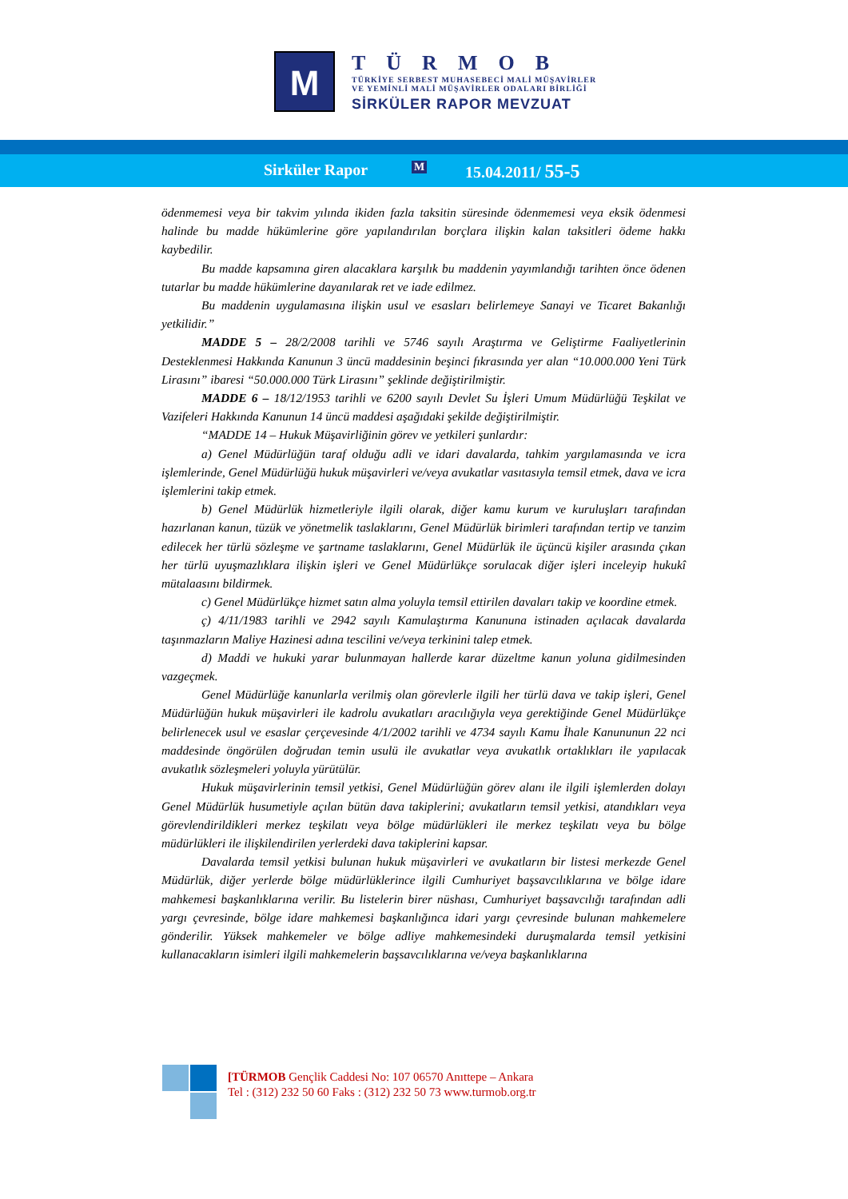M
TÜRMOB
TÜRKİYE SERBEST MUHASEBECİ MALİ MÜŞAVİRLER
VE YEMİNLİ MALİ MÜŞAVİRLER ODALARI BİRLİĞİ
SİRKÜLER RAPOR MEVZUAT
Sirküler Rapor M 15.04.2011/ 55-5
ödenmemesi veya bir takvim yılında ikiden fazla taksitin süresinde ödenmemesi veya eksik ödenmesi halinde bu madde hükümlerine göre yapılandırılan borçlara ilişkin kalan taksitleri ödeme hakkı kaybedilir.
Bu madde kapsamına giren alacaklara karşılık bu maddenin yayımlandığı tarihten önce ödenen tutarlar bu madde hükümlerine dayanılarak ret ve iade edilmez.
Bu maddenin uygulamasına ilişkin usul ve esasları belirlemeye Sanayi ve Ticaret Bakanlığı yetkilidir.”
MADDE 5 – 28/2/2008 tarihli ve 5746 sayılı Araştırma ve Geliştirme Faaliyetlerinin Desteklenmesi Hakkında Kanunun 3 üncü maddesinin beşinci fıkrasında yer alan “10.000.000 Yeni Türk Lirasını” ibaresi “50.000.000 Türk Lirasını” şeklinde değiştirilmiştir.
MADDE 6 – 18/12/1953 tarihli ve 6200 sayılı Devlet Su İşleri Umum Müdürlüğü Teşkilat ve Vazifeleri Hakkında Kanunun 14 üncü maddesi aşağıdaki şekilde değiştirilmiştir.
“MADDE 14 – Hukuk Müşavirliğinin görev ve yetkileri şunlardır:
a) Genel Müdürlüğün taraf olduğu adli ve idari davalarda, tahkim yargılamasında ve icra işlemlerinde, Genel Müdürlüğü hukuk müşavirleri ve/veya avukatlar vasıtasıyla temsil etmek, dava ve icra işlemlerini takip etmek.
b) Genel Müdürlük hizmetleriyle ilgili olarak, diğer kamu kurum ve kuruluşları tarafından hazırlanan kanun, tüzük ve yönetmelik taslaklarını, Genel Müdürlük birimleri tarafından tertip ve tanzim edilecek her türlü sözleşme ve şartname taslaklarını, Genel Müdürlük ile üçüncü kişiler arasında çıkan her türlü uyuşmazlıklara ilişkin işleri ve Genel Müdürlükçe sorulacak diğer işleri inceleyip hukukî mütalaasını bildirmek.
c) Genel Müdürlükçe hizmet satın alma yoluyla temsil ettirilen davaları takip ve koordine etmek.
ç) 4/11/1983 tarihli ve 2942 sayılı Kamulaştırma Kanununa istinaden açılacak davalarda taşınmazların Maliye Hazinesi adına tescilini ve/veya terkinini talep etmek.
d) Maddi ve hukuki yarar bulunmayan hallerde karar düzeltme kanun yoluna gidilmesinden vazgeçmek.
Genel Müdürlüğe kanunlarla verilmiş olan görevlerle ilgili her türlü dava ve takip işleri, Genel Müdürlüğün hukuk müşavirleri ile kadrolu avukatları aracılığıyla veya gerektiğinde Genel Müdürlükçe belirlenecek usul ve esaslar çerçevesinde 4/1/2002 tarihli ve 4734 sayılı Kamu İhale Kanununun 22 nci maddesinde öngörülen doğrudan temin usulü ile avukatlar veya avukatlık ortaklıkları ile yapılacak avukatlık sözleşmeleri yoluyla yürütülür.
Hukuk müşavirlerinin temsil yetkisi, Genel Müdürlüğün görev alanı ile ilgili işlemlerden dolayı Genel Müdürlük husumetiyle açılan bütün dava takiplerini; avukatların temsil yetkisi, atandıkları veya görevlendirildikleri merkez teşkilatı veya bölge müdürlükleri ile merkez teşkilatı veya bu bölge müdürlükleri ile ilişkilendirilen yerlerdeki dava takiplerini kapsar.
Davalarda temsil yetkisi bulunan hukuk müşavirleri ve avukatların bir listesi merkezde Genel Müdürlük, diğer yerlerde bölge müdürlüklerince ilgili Cumhuriyet başsavcılıklarına ve bölge idare mahkemesi başkanlıklarına verilir. Bu listelerin birer nüshası, Cumhuriyet başsavcılığı tarafından adli yargı çevresinde, bölge idare mahkemesi başkanlığınca idari yargı çevresinde bulunan mahkemelere gönderilir. Yüksek mahkemeler ve bölge adliye mahkemesindeki duruşmalarda temsil yetkisini kullanacakların isimleri ilgili mahkemelerin başsavcılıklarına ve/veya başkanlıklarına
[TÜRMOB Gençlik Caddesi No: 107 06570 Anıttepe – Ankara
Tel : (312) 232 50 60 Faks : (312) 232 50 73 www.turmob.org.tr